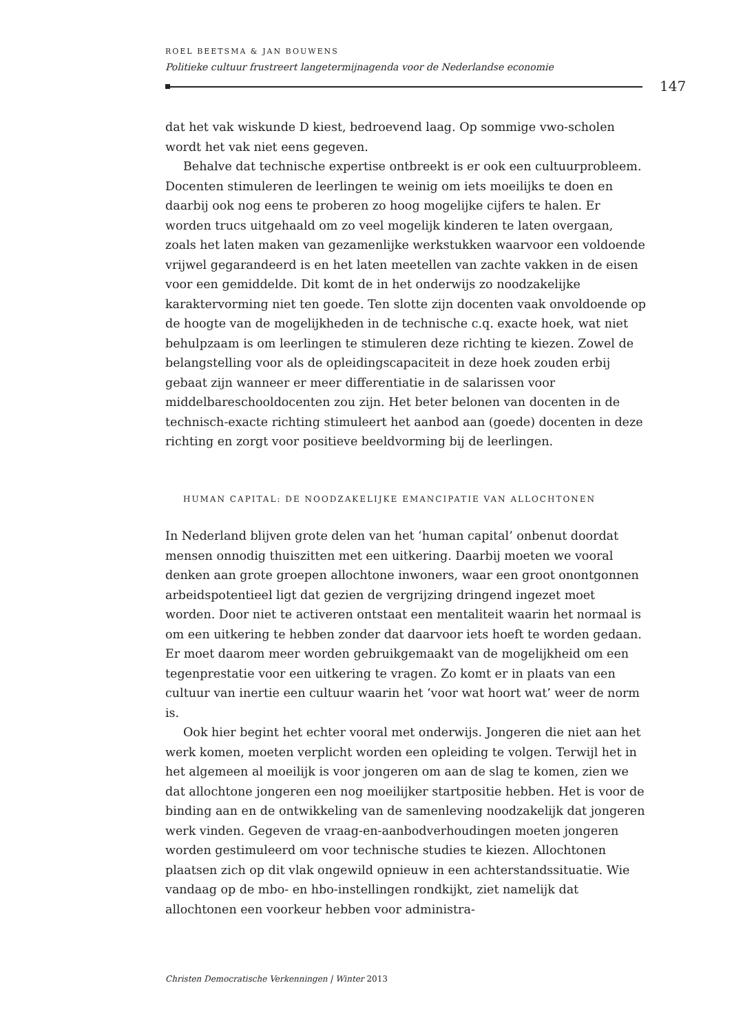ROEL BEETSMA & JAN BOUWENS
Politieke cultuur frustreert langetermijnagenda voor de Nederlandse economie
147
dat het vak wiskunde D kiest, bedroevend laag. Op sommige vwo-scholen wordt het vak niet eens gegeven.
Behalve dat technische expertise ontbreekt is er ook een cultuurprobleem. Docenten stimuleren de leerlingen te weinig om iets moeilijks te doen en daarbij ook nog eens te proberen zo hoog mogelijke cijfers te halen. Er worden trucs uitgehaald om zo veel mogelijk kinderen te laten overgaan, zoals het laten maken van gezamenlijke werkstukken waarvoor een voldoende vrijwel gegarandeerd is en het laten meetellen van zachte vakken in de eisen voor een gemiddelde. Dit komt de in het onderwijs zo noodzakelijke karaktervorming niet ten goede. Ten slotte zijn docenten vaak onvoldoende op de hoogte van de mogelijkheden in de technische c.q. exacte hoek, wat niet behulpzaam is om leerlingen te stimuleren deze richting te kiezen. Zowel de belangstelling voor als de opleidingscapaciteit in deze hoek zouden erbij gebaat zijn wanneer er meer differentiatie in de salarissen voor middelbareschooldocenten zou zijn. Het beter belonen van docenten in de technisch-exacte richting stimuleert het aanbod aan (goede) docenten in deze richting en zorgt voor positieve beeldvorming bij de leerlingen.
HUMAN CAPITAL: DE NOODZAKELIJKE EMANCIPATIE VAN ALLOCHTONEN
In Nederland blijven grote delen van het ‘human capital’ onbenut doordat mensen onnodig thuiszitten met een uitkering. Daarbij moeten we vooral denken aan grote groepen allochtone inwoners, waar een groot onontgonnen arbeidspotentieel ligt dat gezien de vergrijzing dringend ingezet moet worden. Door niet te activeren ontstaat een mentaliteit waarin het normaal is om een uitkering te hebben zonder dat daarvoor iets hoeft te worden gedaan. Er moet daarom meer worden gebruikgemaakt van de mogelijkheid om een tegenprestatie voor een uitkering te vragen. Zo komt er in plaats van een cultuur van inertie een cultuur waarin het ‘voor wat hoort wat’ weer de norm is.
Ook hier begint het echter vooral met onderwijs. Jongeren die niet aan het werk komen, moeten verplicht worden een opleiding te volgen. Terwijl het in het algemeen al moeilijk is voor jongeren om aan de slag te komen, zien we dat allochtone jongeren een nog moeilijker startpositie hebben. Het is voor de binding aan en de ontwikkeling van de samenleving noodzakelijk dat jongeren werk vinden. Gegeven de vraag-en-aanbodverhoudingen moeten jongeren worden gestimuleerd om voor technische studies te kiezen. Allochtonen plaatsen zich op dit vlak ongewild opnieuw in een achterstandssituatie. Wie vandaag op de mbo- en hbo-instellingen rondkijkt, ziet namelijk dat allochtonen een voorkeur hebben voor administra-
Christen Democratische Verkenningen | Winter 2013